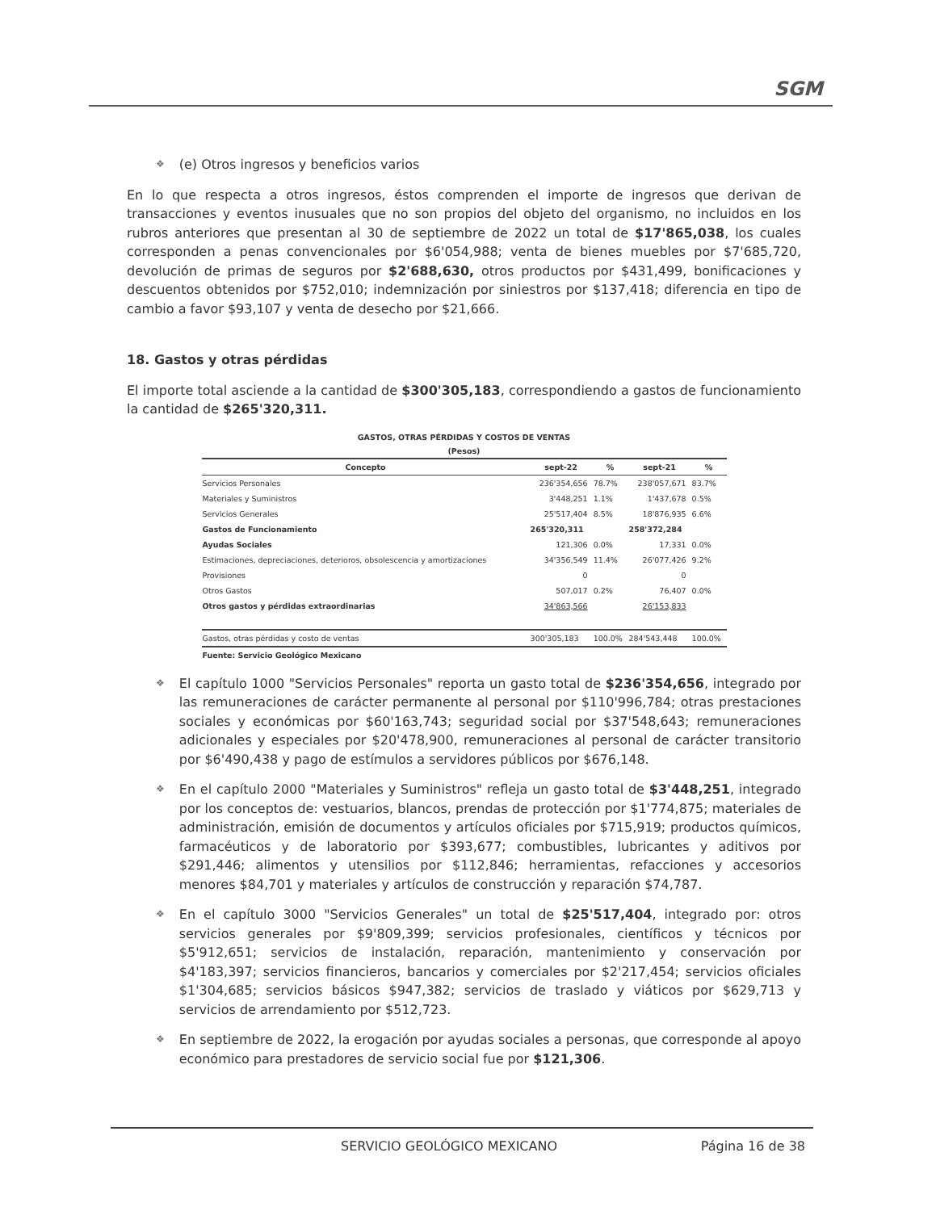SGM
❖ (e) Otros ingresos y beneficios varios
En lo que respecta a otros ingresos, éstos comprenden el importe de ingresos que derivan de transacciones y eventos inusuales que no son propios del objeto del organismo, no incluidos en los rubros anteriores que presentan al 30 de septiembre de 2022 un total de $17'865,038, los cuales corresponden a penas convencionales por $6'054,988; venta de bienes muebles por $7'685,720, devolución de primas de seguros por $2'688,630, otros productos por $431,499, bonificaciones y descuentos obtenidos por $752,010; indemnización por siniestros por $137,418; diferencia en tipo de cambio a favor $93,107 y venta de desecho por $21,666.
18. Gastos y otras pérdidas
El importe total asciende a la cantidad de $300'305,183, correspondiendo a gastos de funcionamiento la cantidad de $265'320,311.
GASTOS, OTRAS PÉRDIDAS Y COSTOS DE VENTAS
(Pesos)
| Concepto | sept-22 | % | sept-21 | % |
| --- | --- | --- | --- | --- |
| Servicios Personales | 236'354,656 | 78.7% | 238'057,671 | 83.7% |
| Materiales y Suministros | 3'448,251 | 1.1% | 1'437,678 | 0.5% |
| Servicios Generales | 25'517,404 | 8.5% | 18'876,935 | 6.6% |
| Gastos de Funcionamiento | 265'320,311 | | 258'372,284 | |
| Ayudas Sociales | 121,306 | 0.0% | 17,331 | 0.0% |
| Estimaciones, depreciaciones, deterioros, obsolescencia y amortizaciones | 34'356,549 | 11.4% | 26'077,426 | 9.2% |
| Provisiones | 0 | | 0 | |
| Otros Gastos | 507,017 | 0.2% | 76,407 | 0.0% |
| Otros gastos y pérdidas extraordinarias | 34'863,566 | | 26'153,833 | |
| Gastos, otras pérdidas y costo de ventas | 300'305,183 | 100.0% | 284'543,448 | 100.0% |
| Fuente: Servicio Geológico Mexicano | | | | |
❖ El capítulo 1000 "Servicios Personales" reporta un gasto total de $236'354,656, integrado por las remuneraciones de carácter permanente al personal por $110'996,784; otras prestaciones sociales y económicas por $60'163,743; seguridad social por $37'548,643; remuneraciones adicionales y especiales por $20'478,900, remuneraciones al personal de carácter transitorio por $6'490,438 y pago de estímulos a servidores públicos por $676,148.
❖ En el capítulo 2000 "Materiales y Suministros" refleja un gasto total de $3'448,251, integrado por los conceptos de: vestuarios, blancos, prendas de protección por $1'774,875; materiales de administración, emisión de documentos y artículos oficiales por $715,919; productos químicos, farmacéuticos y de laboratorio por $393,677; combustibles, lubricantes y aditivos por $291,446; alimentos y utensilios por $112,846; herramientas, refacciones y accesorios menores $84,701 y materiales y artículos de construcción y reparación $74,787.
❖ En el capítulo 3000 "Servicios Generales" un total de $25'517,404, integrado por: otros servicios generales por $9'809,399; servicios profesionales, científicos y técnicos por $5'912,651; servicios de instalación, reparación, mantenimiento y conservación por $4'183,397; servicios financieros, bancarios y comerciales por $2'217,454; servicios oficiales $1'304,685; servicios básicos $947,382; servicios de traslado y viáticos por $629,713 y servicios de arrendamiento por $512,723.
❖ En septiembre de 2022, la erogación por ayudas sociales a personas, que corresponde al apoyo económico para prestadores de servicio social fue por $121,306.
SERVICIO GEOLÓGICO MEXICANO Página 16 de 38